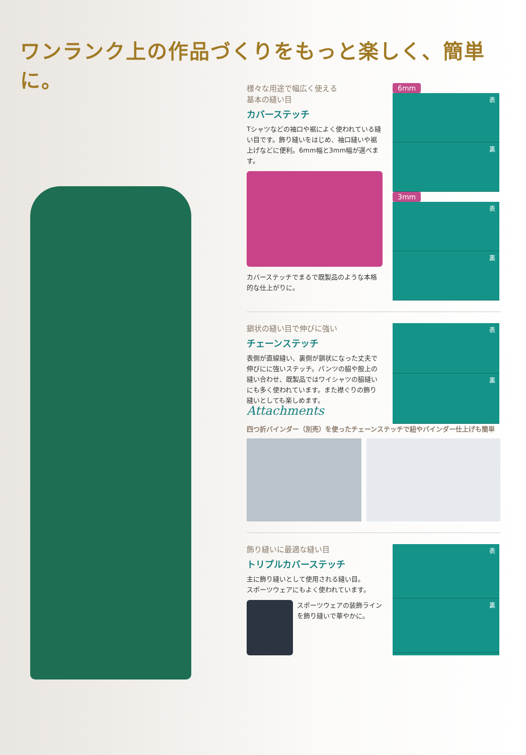ワンランク上の作品づくりをもっと楽しく、簡単に。
様々な用途で幅広く使える
基本の縫い目
カバーステッチ
Tシャツなどの袖口や裾によく使われている縫い目です。飾り縫いをはじめ、袖口縫いや裾上げなどに便利。6mm幅と3mm幅が選べます。
カバーステッチでまるで既製品のような本格的な仕上がりに。
6mm
表
裏
3mm
表
裏
鎖状の縫い目で伸びに強い
チェーンステッチ
表側が直線縫い、裏側が鎖状になった丈夫で伸びにに強いステッチ。パンツの脇や股上の縫い合わせ、既製品ではワイシャツの脇縫いにも多く使われています。また襟ぐりの飾り縫いとしても楽しめます。
Attachments
表
裏
四つ折バインダー（別売）を使ったチェーンステッチで紐やバインダー仕上げも簡単
飾り縫いに最適な縫い目
トリプルカバーステッチ
主に飾り縫いとして使用される縫い目。
スポーツウェアにもよく使われています。
スポーツウェアの装飾ラインを飾り縫いで華やかに。
表
裏